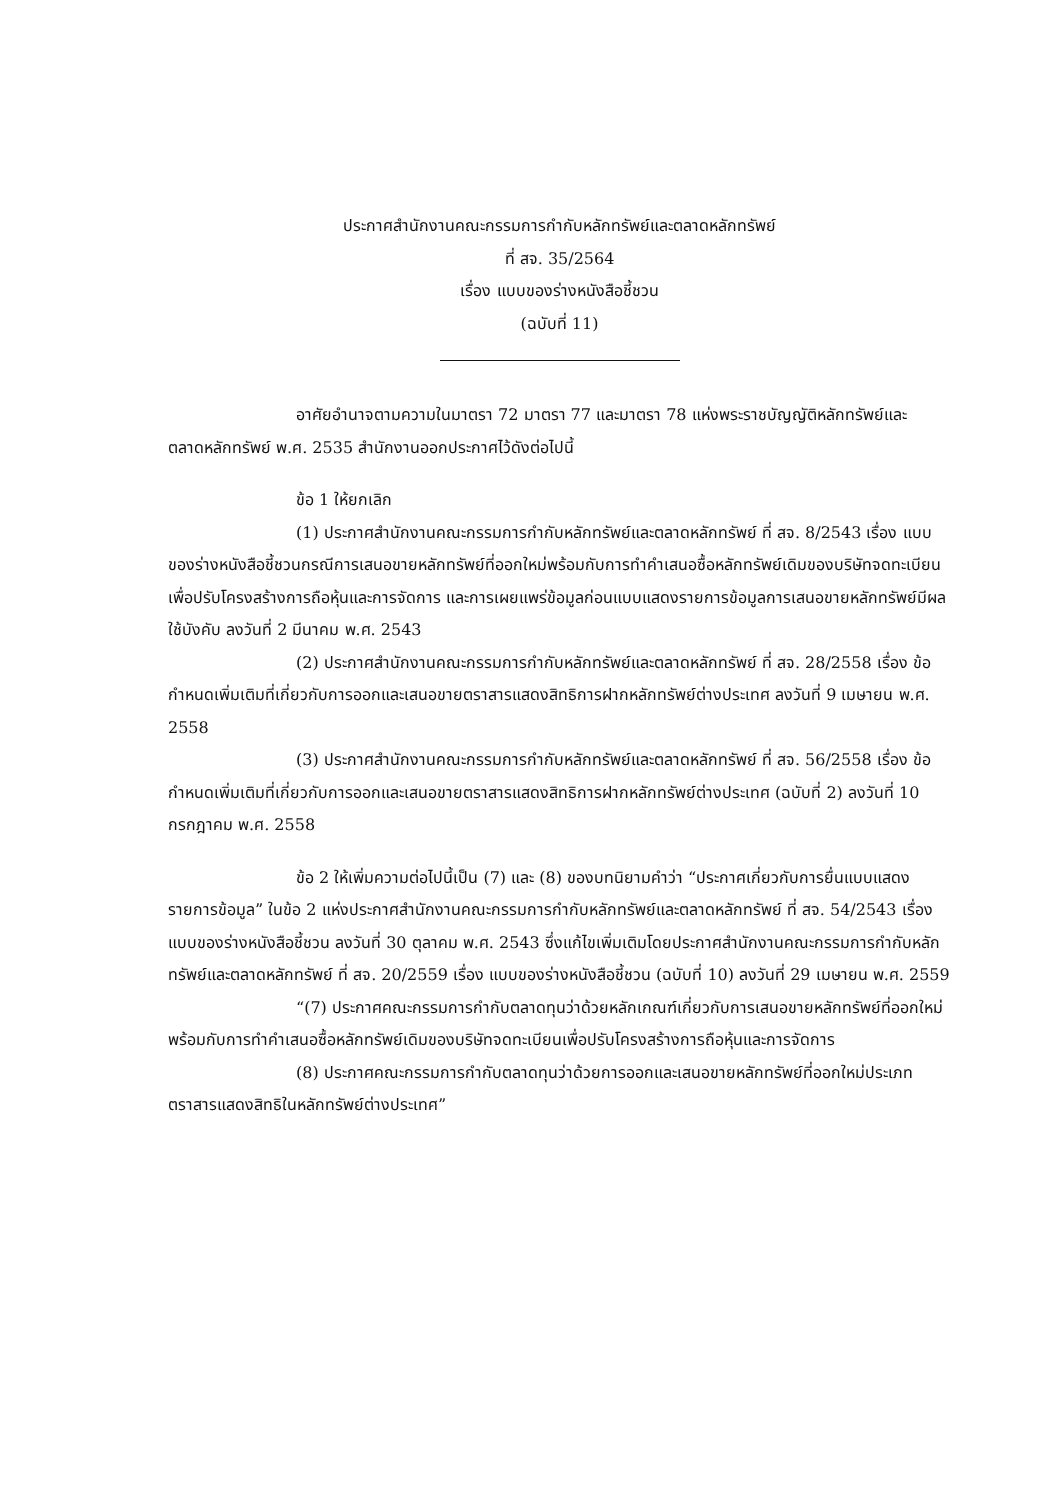ประกาศสำนักงานคณะกรรมการกำกับหลักทรัพย์และตลาดหลักทรัพย์
ที่ สจ. 35/2564
เรื่อง แบบของร่างหนังสือชี้ชวน
(ฉบับที่ 11)
อาศัยอำนาจตามความในมาตรา 72 มาตรา 77 และมาตรา 78 แห่งพระราชบัญญัติหลักทรัพย์และตลาดหลักทรัพย์ พ.ศ. 2535 สำนักงานออกประกาศไว้ดังต่อไปนี้
ข้อ 1 ให้ยกเลิก
(1) ประกาศสำนักงานคณะกรรมการกำกับหลักทรัพย์และตลาดหลักทรัพย์ ที่ สจ. 8/2543 เรื่อง แบบของร่างหนังสือชี้ชวนกรณีการเสนอขายหลักทรัพย์ที่ออกใหม่พร้อมกับการทำคำเสนอซื้อหลักทรัพย์เดิมของบริษัทจดทะเบียนเพื่อปรับโครงสร้างการถือหุ้นและการจัดการ และการเผยแพร่ข้อมูลก่อนแบบแสดงรายการข้อมูลการเสนอขายหลักทรัพย์มีผลใช้บังคับ ลงวันที่ 2 มีนาคม พ.ศ. 2543
(2) ประกาศสำนักงานคณะกรรมการกำกับหลักทรัพย์และตลาดหลักทรัพย์ ที่ สจ. 28/2558 เรื่อง ข้อกำหนดเพิ่มเติมที่เกี่ยวกับการออกและเสนอขายตราสารแสดงสิทธิการฝากหลักทรัพย์ต่างประเทศ ลงวันที่ 9 เมษายน พ.ศ. 2558
(3) ประกาศสำนักงานคณะกรรมการกำกับหลักทรัพย์และตลาดหลักทรัพย์ ที่ สจ. 56/2558 เรื่อง ข้อกำหนดเพิ่มเติมที่เกี่ยวกับการออกและเสนอขายตราสารแสดงสิทธิการฝากหลักทรัพย์ต่างประเทศ (ฉบับที่ 2) ลงวันที่ 10 กรกฎาคม พ.ศ. 2558
ข้อ 2 ให้เพิ่มความต่อไปนี้เป็น (7) และ (8) ของบทนิยามคำว่า “ประกาศเกี่ยวกับการยื่นแบบแสดงรายการข้อมูล” ในข้อ 2 แห่งประกาศสำนักงานคณะกรรมการกำกับหลักทรัพย์และตลาดหลักทรัพย์ ที่ สจ. 54/2543 เรื่อง แบบของร่างหนังสือชี้ชวน ลงวันที่ 30 ตุลาคม พ.ศ. 2543 ซึ่งแก้ไขเพิ่มเติมโดยประกาศสำนักงานคณะกรรมการกำกับหลักทรัพย์และตลาดหลักทรัพย์ ที่ สจ. 20/2559 เรื่อง แบบของร่างหนังสือชี้ชวน (ฉบับที่ 10) ลงวันที่ 29 เมษายน พ.ศ. 2559
“(7) ประกาศคณะกรรมการกำกับตลาดทุนว่าด้วยหลักเกณฑ์เกี่ยวกับการเสนอขายหลักทรัพย์ที่ออกใหม่พร้อมกับการทำคำเสนอซื้อหลักทรัพย์เดิมของบริษัทจดทะเบียนเพื่อปรับโครงสร้างการถือหุ้นและการจัดการ
(8) ประกาศคณะกรรมการกำกับตลาดทุนว่าด้วยการออกและเสนอขายหลักทรัพย์ที่ออกใหม่ประเภทตราสารแสดงสิทธิในหลักทรัพย์ต่างประเทศ”